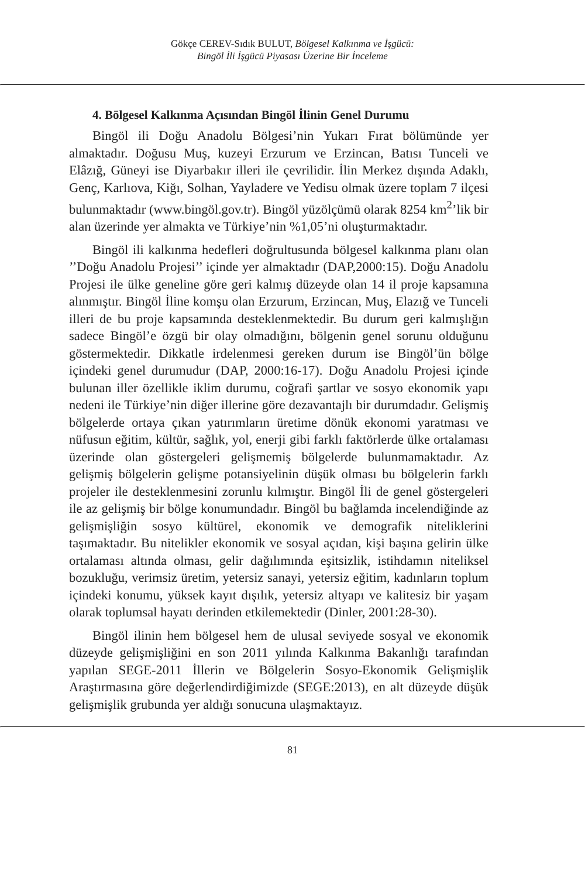Gökçe CEREV-Sıdık BULUT, Bölgesel Kalkınma ve İşgücü:
Bingöl İli İşgücü Piyasası Üzerine Bir İnceleme
4. Bölgesel Kalkınma Açısından Bingöl İlinin Genel Durumu
Bingöl ili Doğu Anadolu Bölgesi’nin Yukarı Fırat bölümünde yer almaktadır. Doğusu Muş, kuzeyi Erzurum ve Erzincan, Batısı Tunceli ve Elâzığ, Güneyi ise Diyarbakır illeri ile çevrilidir. İlin Merkez dışında Adaklı, Genç, Karlıova, Kiğı, Solhan, Yayladere ve Yedisu olmak üzere toplam 7 ilçesi bulunmaktadır (www.bingöl.gov.tr). Bingöl yüzölçümü olarak 8254 km<sup>2</sup>’lik bir alan üzerinde yer almakta ve Türkiye’nin %1,05’ni oluşturmaktadır.
Bingöl ili kalkınma hedefleri doğrultusunda bölgesel kalkınma planı olan ’’Doğu Anadolu Projesi’’ içinde yer almaktadır (DAP,2000:15). Doğu Anadolu Projesi ile ülke geneline göre geri kalmış düzeyde olan 14 il proje kapsamına alınmıştır. Bingöl İline komşu olan Erzurum, Erzincan, Muş, Elazığ ve Tunceli illeri de bu proje kapsamında desteklenmektedir. Bu durum geri kalmışlığın sadece Bingöl’e özgü bir olay olmadığını, bölgenin genel sorunu olduğunu göstermektedir. Dikkatle irdelenmesi gereken durum ise Bingöl’ün bölge içindeki genel durumudur (DAP, 2000:16-17). Doğu Anadolu Projesi içinde bulunan iller özellikle iklim durumu, coğrafi şartlar ve sosyo ekonomik yapı nedeni ile Türkiye’nin diğer illerine göre dezavantajlı bir durumdadır. Gelişmiş bölgelerde ortaya çıkan yatırımların üretime dönük ekonomi yaratması ve nüfusun eğitim, kültür, sağlık, yol, enerji gibi farklı faktörlerde ülke ortalaması üzerinde olan göstergeleri gelişmemiş bölgelerde bulunmamaktadır. Az gelişmiş bölgelerin gelişme potansiyelinin düşük olması bu bölgelerin farklı projeler ile desteklenmesini zorunlu kılmıştır. Bingöl İli de genel göstergeleri ile az gelişmiş bir bölge konumundadır. Bingöl bu bağlamda incelendiğinde az gelişmişliğin sosyo kültürel, ekonomik ve demografik niteliklerini taşımaktadır. Bu nitelikler ekonomik ve sosyal açıdan, kişi başına gelirin ülke ortalaması altında olması, gelir dağılımında eşitsizlik, istihdamın niteliksel bozukluğu, verimsiz üretim, yetersiz sanayi, yetersiz eğitim, kadınların toplum içindeki konumu, yüksek kayıt dışılık, yetersiz altyapı ve kalitesiz bir yaşam olarak toplumsal hayatı derinden etkilemektedir (Dinler, 2001:28-30).
Bingöl ilinin hem bölgesel hem de ulusal seviyede sosyal ve ekonomik düzeyde gelişmişliğini en son 2011 yılında Kalkınma Bakanlığı tarafından yapılan SEGE-2011 İllerin ve Bölgelerin Sosyo-Ekonomik Gelişmişlik Araştırmasına göre değerlendirdiğimizde (SEGE:2013), en alt düzeyde düşük gelişmişlik grubunda yer aldığı sonucuna ulaşmaktayız.
81